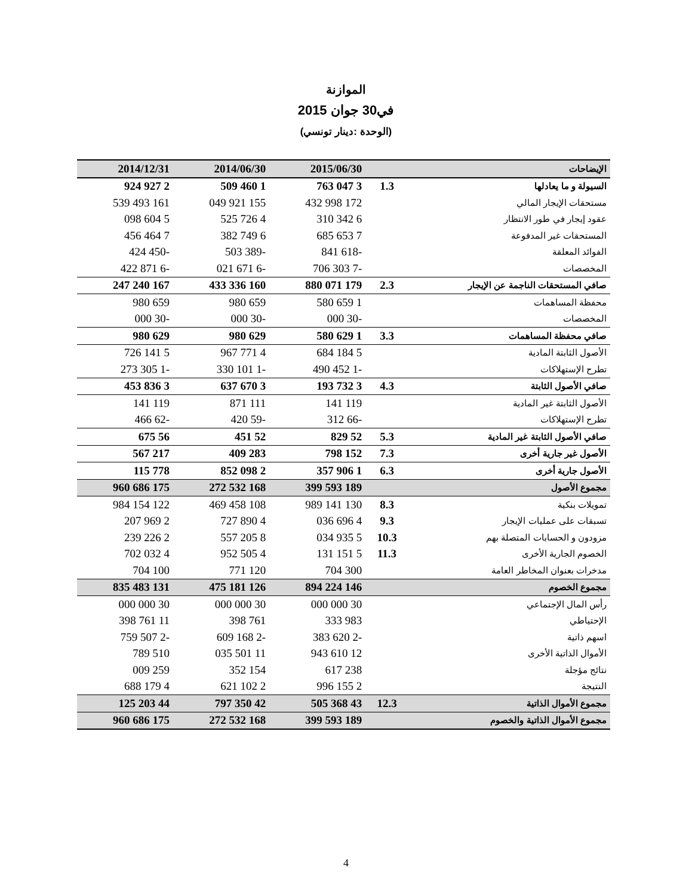الموازنة
في30 جوان 2015
(الوحدة :دينار تونسي)
| الإيضاحات | | 2015/06/30 | 2014/06/30 | 2014/12/31 |
| --- | --- | --- | --- | --- |
| السيولة و ما يعادلها | 1.3 | 3 047 763 | 1 460 509 | 2 927 924 |
| مستحقات الإيجار المالي | | 172 998 432 | 155 921 049 | 161 493 539 |
| عقود إيجار في طور الانتظار | | 6 342 310 | 4 726 525 | 5 604 098 |
| المستحقات غير المدفوعة | | 7 653 685 | 6 749 382 | 7 464 456 |
| الفوائد المعلقة | | -618 841 | -389 503 | -450 424 |
| المخصصات | | -7 303 706 | -6 671 021 | -6 871 422 |
| صافي المستحقات الناجمة عن الإيجار | 2.3 | 179 071 880 | 160 336 433 | 167 240 247 |
| محفظة المساهمات | | 1 659 580 | 659 980 | 659 980 |
| المخصصات | | -30 000 | -30 000 | -30 000 |
| صافي محفظة المساهمات | 3.3 | 1 629 580 | 629 980 | 629 980 |
| الأصول الثابتة المادية | | 5 184 684 | 4 771 967 | 5 141 726 |
| تطرح الإستهلاكات | | -1 452 490 | -1 101 330 | -1 305 273 |
| صافي الأصول الثابتة | 4.3 | 3 732 193 | 3 670 637 | 3 836 453 |
| الأصول الثابتة غير المادية | | 119 141 | 111 871 | 119 141 |
| تطرح الإستهلاكات | | -66 312 | -59 420 | -62 466 |
| صافي الأصول الثابتة غير المادية | 5.3 | 52 829 | 52 451 | 56 675 |
| الأصول غير جارية أخرى | 7.3 | 152 798 | 283 409 | 217 567 |
| الأصول جارية أخرى | 6.3 | 1 906 357 | 2 098 852 | 778 115 |
| مجموع الأصول | | 189 593 399 | 168 532 272 | 175 686 960 |
| تمويلات بنكية | 8.3 | 130 141 989 | 108 458 469 | 122 154 984 |
| تسبقات على عمليات الإيجار | 9.3 | 4 696 036 | 4 890 727 | 2 969 207 |
| مزودون و الحسابات المتصلة بهم | 10.3 | 5 935 034 | 8 205 557 | 2 226 239 |
| الخصوم الجارية الأخرى | 11.3 | 5 151 131 | 4 505 952 | 4 032 702 |
| مدخرات بعنوان المخاطر العامة | | 300 704 | 120 771 | 100 704 |
| مجموع الخصوم | | 146 224 894 | 126 181 475 | 131 483 835 |
| رأس المال الإجتماعي | | 30 000 000 | 30 000 000 | 30 000 000 |
| الإحتياطي | | 983 333 | 761 398 | 11 761 398 |
| اسهم ذاتية | | -2 620 383 | -2 168 609 | -2 507 759 |
| الأموال الذاتية الأخرى | | 12 610 943 | 11 501 035 | 510 789 |
| نتائج مؤجلة | | 238 617 | 154 352 | 259 009 |
| النتيجة | | 2 155 996 | 2 102 621 | 4 179 688 |
| مجموع الأموال الذاتية | 12.3 | 43 368 505 | 42 350 797 | 44 203 125 |
| مجموع الأموال الذاتية والخصوم | | 189 593 399 | 168 532 272 | 175 686 960 |
4